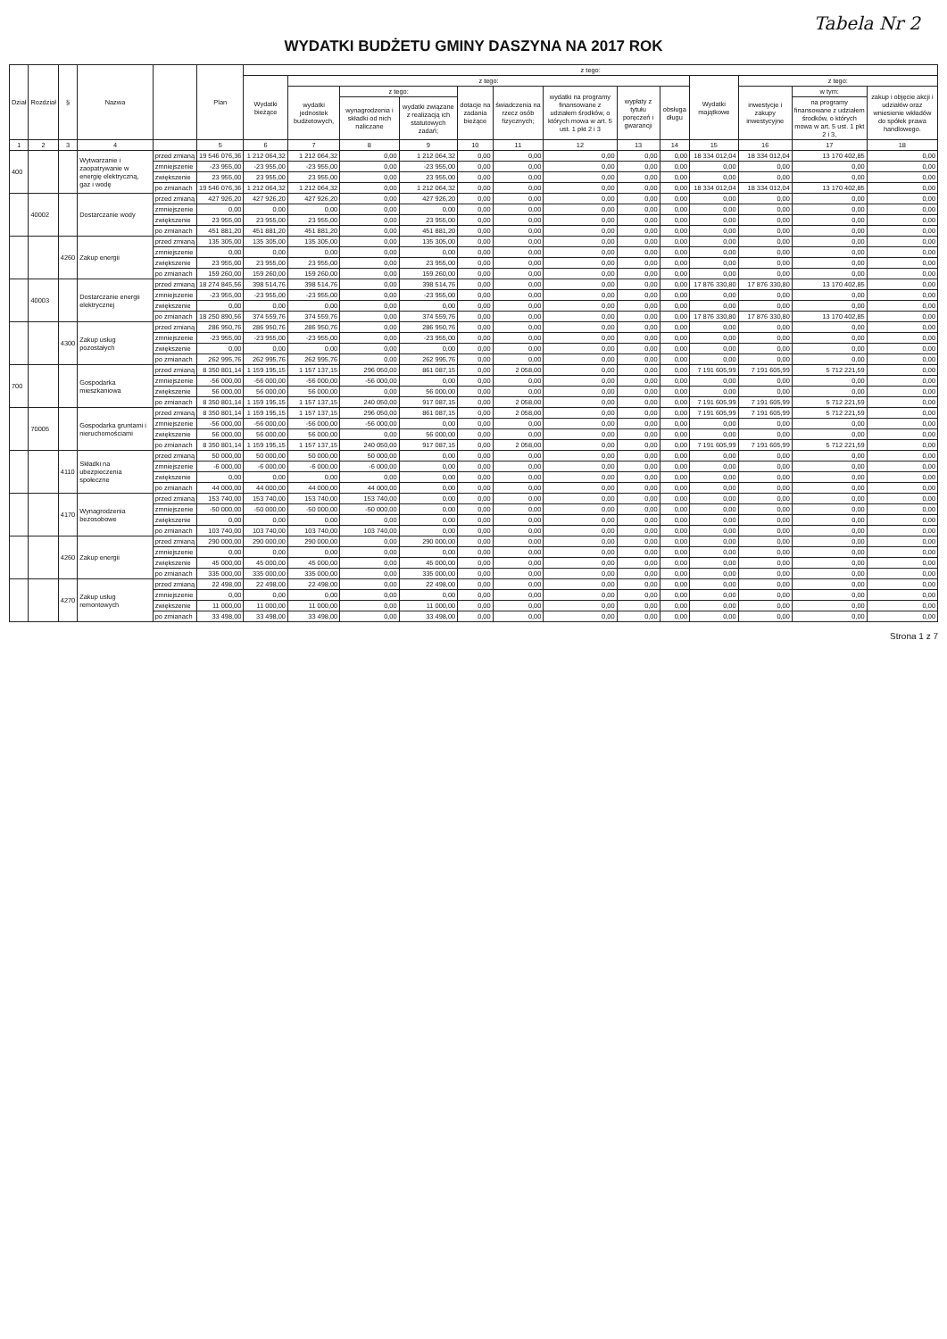Tabela Nr 2
WYDATKI BUDŻETU GMINY DASZYNA NA 2017 ROK
| Dział | Rozdział | § | Nazwa | | Plan | z tego: | | | | | | | | | | | | |
| --- | --- | --- | --- | --- | --- | --- | --- | --- | --- | --- | --- | --- | --- | --- | --- | --- | --- | --- |
| | | | | | | Wydatki bieżące | z tego: | | | | | | | | Wydatki majątkowe | z tego: | | |
| | | | | | | | wydatki jednostek budżetowych, | z tego: | | dotacje na zadania bieżące | świadczenia na rzecz osób fizycznych; | wydatki na programy finansowane z udziałem środków, o których mowa w art. 5 ust. 1 pkt 2 i 3 | wypłaty z tytułu poręczeń i gwarancji | obsługa długu | | inwestycje i zakupy inwestycyjne | w tym: | zakup i objęcie akcji i udziałów oraz wniesienie wkładów do spółek prawa handlowego. |
| | | | | | | | | wynagrodzenia i składki od nich naliczane | wydatki związane z realizacją ich statutowych zadań; | | | | | | | | na programy finansowane z udziałem środków, o których mowa w art. 5 ust. 1 pkt 2 i 3, | |
| 1 | 2 | 3 | 4 | | 5 | 6 | 7 | 8 | 9 | 10 | 11 | 12 | 13 | 14 | 15 | 16 | 17 | 18 |
| 400 | | | Wytwarzanie i zaopatrywanie w energię elektryczną, gaz i wodę | przed zmianą | 19 546 076,36 | 1 212 064,32 | 1 212 064,32 | 0,00 | 1 212 064,32 | 0,00 | 0,00 | 0,00 | 0,00 | 0,00 | 18 334 012,04 | 18 334 012,04 | 13 170 402,85 | 0,00 |
| | | | | zmniejszenie | -23 955,00 | -23 955,00 | -23 955,00 | 0,00 | -23 955,00 | 0,00 | 0,00 | 0,00 | 0,00 | 0,00 | 0,00 | 0,00 | 0,00 | 0,00 |
| | | | | zwiększenie | 23 955,00 | 23 955,00 | 23 955,00 | 0,00 | 23 955,00 | 0,00 | 0,00 | 0,00 | 0,00 | 0,00 | 0,00 | 0,00 | 0,00 | 0,00 |
| | | | | po zmianach | 19 546 076,36 | 1 212 064,32 | 1 212 064,32 | 0,00 | 1 212 064,32 | 0,00 | 0,00 | 0,00 | 0,00 | 0,00 | 18 334 012,04 | 18 334 012,04 | 13 170 402,85 | 0,00 |
| | 40002 | | Dostarczanie wody | przed zmianą | 427 926,20 | 427 926,20 | 427 926,20 | 0,00 | 427 926,20 | 0,00 | 0,00 | 0,00 | 0,00 | 0,00 | 0,00 | 0,00 | 0,00 | 0,00 |
| | | | | zmniejszenie | 0,00 | 0,00 | 0,00 | 0,00 | 0,00 | 0,00 | 0,00 | 0,00 | 0,00 | 0,00 | 0,00 | 0,00 | 0,00 | 0,00 |
| | | | | zwiększenie | 23 955,00 | 23 955,00 | 23 955,00 | 0,00 | 23 955,00 | 0,00 | 0,00 | 0,00 | 0,00 | 0,00 | 0,00 | 0,00 | 0,00 | 0,00 |
| | | | | po zmianach | 451 881,20 | 451 881,20 | 451 881,20 | 0,00 | 451 881,20 | 0,00 | 0,00 | 0,00 | 0,00 | 0,00 | 0,00 | 0,00 | 0,00 | 0,00 |
| | | 4260 | Zakup energii | przed zmianą | 135 305,00 | 135 305,00 | 135 305,00 | 0,00 | 135 305,00 | 0,00 | 0,00 | 0,00 | 0,00 | 0,00 | 0,00 | 0,00 | 0,00 | 0,00 |
| | | | | zmniejszenie | 0,00 | 0,00 | 0,00 | 0,00 | 0,00 | 0,00 | 0,00 | 0,00 | 0,00 | 0,00 | 0,00 | 0,00 | 0,00 | 0,00 |
| | | | | zwiększenie | 23 955,00 | 23 955,00 | 23 955,00 | 0,00 | 23 955,00 | 0,00 | 0,00 | 0,00 | 0,00 | 0,00 | 0,00 | 0,00 | 0,00 | 0,00 |
| | | | | po zmianach | 159 260,00 | 159 260,00 | 159 260,00 | 0,00 | 159 260,00 | 0,00 | 0,00 | 0,00 | 0,00 | 0,00 | 0,00 | 0,00 | 0,00 | 0,00 |
| | 40003 | | Dostarczanie energii elektrycznej | przed zmianą | 18 274 845,56 | 398 514,76 | 398 514,76 | 0,00 | 398 514,76 | 0,00 | 0,00 | 0,00 | 0,00 | 0,00 | 17 876 330,80 | 17 876 330,80 | 13 170 402,85 | 0,00 |
| | | | | zmniejszenie | -23 955,00 | -23 955,00 | -23 955,00 | 0,00 | -23 955,00 | 0,00 | 0,00 | 0,00 | 0,00 | 0,00 | 0,00 | 0,00 | 0,00 | 0,00 |
| | | | | zwiększenie | 0,00 | 0,00 | 0,00 | 0,00 | 0,00 | 0,00 | 0,00 | 0,00 | 0,00 | 0,00 | 0,00 | 0,00 | 0,00 | 0,00 |
| | | | | po zmianach | 18 250 890,56 | 374 559,76 | 374 559,76 | 0,00 | 374 559,76 | 0,00 | 0,00 | 0,00 | 0,00 | 0,00 | 17 876 330,80 | 17 876 330,80 | 13 170 402,85 | 0,00 |
| | | 4300 | Zakup usług pozostałych | przed zmianą | 286 950,76 | 286 950,76 | 286 950,76 | 0,00 | 286 950,76 | 0,00 | 0,00 | 0,00 | 0,00 | 0,00 | 0,00 | 0,00 | 0,00 | 0,00 |
| | | | | zmniejszenie | -23 955,00 | -23 955,00 | -23 955,00 | 0,00 | -23 955,00 | 0,00 | 0,00 | 0,00 | 0,00 | 0,00 | 0,00 | 0,00 | 0,00 | 0,00 |
| | | | | zwiększenie | 0,00 | 0,00 | 0,00 | 0,00 | 0,00 | 0,00 | 0,00 | 0,00 | 0,00 | 0,00 | 0,00 | 0,00 | 0,00 | 0,00 |
| | | | | po zmianach | 262 995,76 | 262 995,76 | 262 995,76 | 0,00 | 262 995,76 | 0,00 | 0,00 | 0,00 | 0,00 | 0,00 | 0,00 | 0,00 | 0,00 | 0,00 |
| 700 | | | Gospodarka mieszkaniowa | przed zmianą | 8 350 801,14 | 1 159 195,15 | 1 157 137,15 | 296 050,00 | 861 087,15 | 0,00 | 2 058,00 | 0,00 | 0,00 | 0,00 | 7 191 605,99 | 7 191 605,99 | 5 712 221,59 | 0,00 |
| | | | | zmniejszenie | -56 000,00 | -56 000,00 | -56 000,00 | -56 000,00 | 0,00 | 0,00 | 0,00 | 0,00 | 0,00 | 0,00 | 0,00 | 0,00 | 0,00 | 0,00 |
| | | | | zwiększenie | 56 000,00 | 56 000,00 | 56 000,00 | 0,00 | 56 000,00 | 0,00 | 0,00 | 0,00 | 0,00 | 0,00 | 0,00 | 0,00 | 0,00 | 0,00 |
| | | | | po zmianach | 8 350 801,14 | 1 159 195,15 | 1 157 137,15 | 240 050,00 | 917 087,15 | 0,00 | 2 058,00 | 0,00 | 0,00 | 0,00 | 7 191 605,99 | 7 191 605,99 | 5 712 221,59 | 0,00 |
| | 70005 | | Gospodarka gruntami i nieruchomościami | przed zmianą | 8 350 801,14 | 1 159 195,15 | 1 157 137,15 | 296 050,00 | 861 087,15 | 0,00 | 2 058,00 | 0,00 | 0,00 | 0,00 | 7 191 605,99 | 7 191 605,99 | 5 712 221,59 | 0,00 |
| | | | | zmniejszenie | -56 000,00 | -56 000,00 | -56 000,00 | -56 000,00 | 0,00 | 0,00 | 0,00 | 0,00 | 0,00 | 0,00 | 0,00 | 0,00 | 0,00 | 0,00 |
| | | | | zwiększenie | 56 000,00 | 56 000,00 | 56 000,00 | 0,00 | 56 000,00 | 0,00 | 0,00 | 0,00 | 0,00 | 0,00 | 0,00 | 0,00 | 0,00 | 0,00 |
| | | | | po zmianach | 8 350 801,14 | 1 159 195,15 | 1 157 137,15 | 240 050,00 | 917 087,15 | 0,00 | 2 058,00 | 0,00 | 0,00 | 0,00 | 7 191 605,99 | 7 191 605,99 | 5 712 221,59 | 0,00 |
| | | 4110 | Składki na ubezpieczenia społeczne | przed zmianą | 50 000,00 | 50 000,00 | 50 000,00 | 50 000,00 | 0,00 | 0,00 | 0,00 | 0,00 | 0,00 | 0,00 | 0,00 | 0,00 | 0,00 | 0,00 |
| | | | | zmniejszenie | -6 000,00 | -6 000,00 | -6 000,00 | -6 000,00 | 0,00 | 0,00 | 0,00 | 0,00 | 0,00 | 0,00 | 0,00 | 0,00 | 0,00 | 0,00 |
| | | | | zwiększenie | 0,00 | 0,00 | 0,00 | 0,00 | 0,00 | 0,00 | 0,00 | 0,00 | 0,00 | 0,00 | 0,00 | 0,00 | 0,00 | 0,00 |
| | | | | po zmianach | 44 000,00 | 44 000,00 | 44 000,00 | 44 000,00 | 0,00 | 0,00 | 0,00 | 0,00 | 0,00 | 0,00 | 0,00 | 0,00 | 0,00 | 0,00 |
| | | 4170 | Wynagrodzenia bezosobowe | przed zmianą | 153 740,00 | 153 740,00 | 153 740,00 | 153 740,00 | 0,00 | 0,00 | 0,00 | 0,00 | 0,00 | 0,00 | 0,00 | 0,00 | 0,00 | 0,00 |
| | | | | zmniejszenie | -50 000,00 | -50 000,00 | -50 000,00 | -50 000,00 | 0,00 | 0,00 | 0,00 | 0,00 | 0,00 | 0,00 | 0,00 | 0,00 | 0,00 | 0,00 |
| | | | | zwiększenie | 0,00 | 0,00 | 0,00 | 0,00 | 0,00 | 0,00 | 0,00 | 0,00 | 0,00 | 0,00 | 0,00 | 0,00 | 0,00 | 0,00 |
| | | | | po zmianach | 103 740,00 | 103 740,00 | 103 740,00 | 103 740,00 | 0,00 | 0,00 | 0,00 | 0,00 | 0,00 | 0,00 | 0,00 | 0,00 | 0,00 | 0,00 |
| | | 4260 | Zakup energii | przed zmianą | 290 000,00 | 290 000,00 | 290 000,00 | 0,00 | 290 000,00 | 0,00 | 0,00 | 0,00 | 0,00 | 0,00 | 0,00 | 0,00 | 0,00 | 0,00 |
| | | | | zmniejszenie | 0,00 | 0,00 | 0,00 | 0,00 | 0,00 | 0,00 | 0,00 | 0,00 | 0,00 | 0,00 | 0,00 | 0,00 | 0,00 | 0,00 |
| | | | | zwiększenie | 45 000,00 | 45 000,00 | 45 000,00 | 0,00 | 45 000,00 | 0,00 | 0,00 | 0,00 | 0,00 | 0,00 | 0,00 | 0,00 | 0,00 | 0,00 |
| | | | | po zmianach | 335 000,00 | 335 000,00 | 335 000,00 | 0,00 | 335 000,00 | 0,00 | 0,00 | 0,00 | 0,00 | 0,00 | 0,00 | 0,00 | 0,00 | 0,00 |
| | | 4270 | Zakup usług remontowych | przed zmianą | 22 498,00 | 22 498,00 | 22 498,00 | 0,00 | 22 498,00 | 0,00 | 0,00 | 0,00 | 0,00 | 0,00 | 0,00 | 0,00 | 0,00 | 0,00 |
| | | | | zmniejszenie | 0,00 | 0,00 | 0,00 | 0,00 | 0,00 | 0,00 | 0,00 | 0,00 | 0,00 | 0,00 | 0,00 | 0,00 | 0,00 | 0,00 |
| | | | | zwiększenie | 11 000,00 | 11 000,00 | 11 000,00 | 0,00 | 11 000,00 | 0,00 | 0,00 | 0,00 | 0,00 | 0,00 | 0,00 | 0,00 | 0,00 | 0,00 |
| | | | | po zmianach | 33 498,00 | 33 498,00 | 33 498,00 | 0,00 | 33 498,00 | 0,00 | 0,00 | 0,00 | 0,00 | 0,00 | 0,00 | 0,00 | 0,00 | 0,00 |
Strona 1 z 7